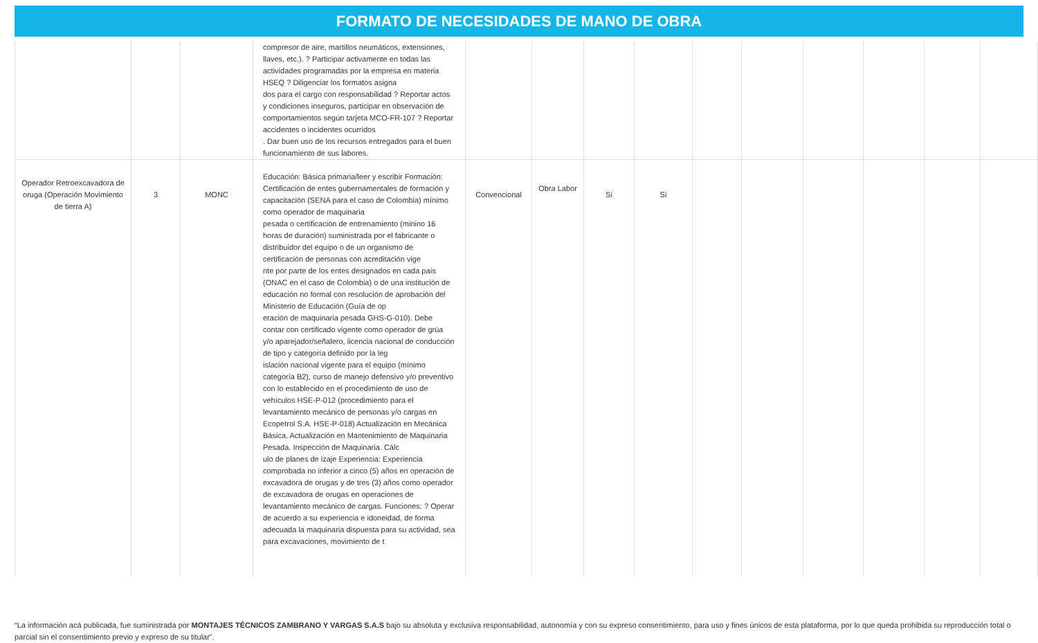FORMATO DE NECESIDADES DE MANO DE OBRA
| | | | compresor de aire, martillos neumáticos, extensiones, llaves, etc.). ? Participar activamente en todas las actividades programadas por la empresa en materia HSEQ ? Diligenciar los formatos asigna dos para el cargo con responsabilidad ? Reportar actos y condiciones inseguros, participar en observación de comportamientos según tarjeta MCO-FR-107 ? Reportar accidentes o incidentes ocurridos . Dar buen uso de los recursos entregados para el buen funcionamiento de sus labores. | | | | | | | | | | |
| Operador Retroexcavadora de oruga (Operación Movimiento de tierra A) | 3 | MONC | Educación: Básica primaria/leer y escribir Formación: Certificación de entes gubernamentales de formación y capacitación (SENA para el caso de Colombia) mínimo como operador de maquinaria pesada o certificación de entrenamiento (minino 16 horas de duración) suministrada por el fabricante o distribuidor del equipo o de un organismo de certificación de personas con acreditación vige nte por parte de los entes designados en cada país (ONAC en el caso de Colombia) o de una institución de educación no formal con resolución de aprobación del Ministerio de Educación (Guía de op eración de maquinaria pesada GHS-G-010). Debe contar con certificado vigente como operador de grúa y/o aparejador/señalero, licencia nacional de conducción de tipo y categoría definido por la leg islación nacional vigente para el equipo (mínimo categoría B2), curso de manejo defensivo y/o preventivo con lo establecido en el procedimiento de uso de vehículos HSE-P-012 (procedimiento para el levantamiento mecánico de personas y/o cargas en Ecopetrol S.A. HSE-P-018) Actualización en Mecánica Básica. Actualización en Mantenimiento de Maquinaria Pesada. Inspección de Maquinaria. Cálc ulo de planes de izaje Experiencia: Experiencia comprobada no inferior a cinco (5) años en operación de excavadora de orugas y de tres (3) años como operador de excavadora de orugas en operaciones de levantamiento mecánico de cargas. Funciones: ? Operar de acuerdo a su experiencia e idoneidad, de forma adecuada la maquinaria dispuesta para su actividad, sea para excavaciones, movimiento de t | Convencional | Obra Labor | Si | Si | | | | | | |
“La información acá publicada, fue suministrada por MONTAJES TÉCNICOS ZAMBRANO Y VARGAS S.A.S bajo su absoluta y exclusiva responsabilidad, autonomía y con su expreso consentimiento, para uso y fines únicos de esta plataforma, por lo que queda prohibida su reproducción total o parcial sin el consentimiento previo y expreso de su titular”.